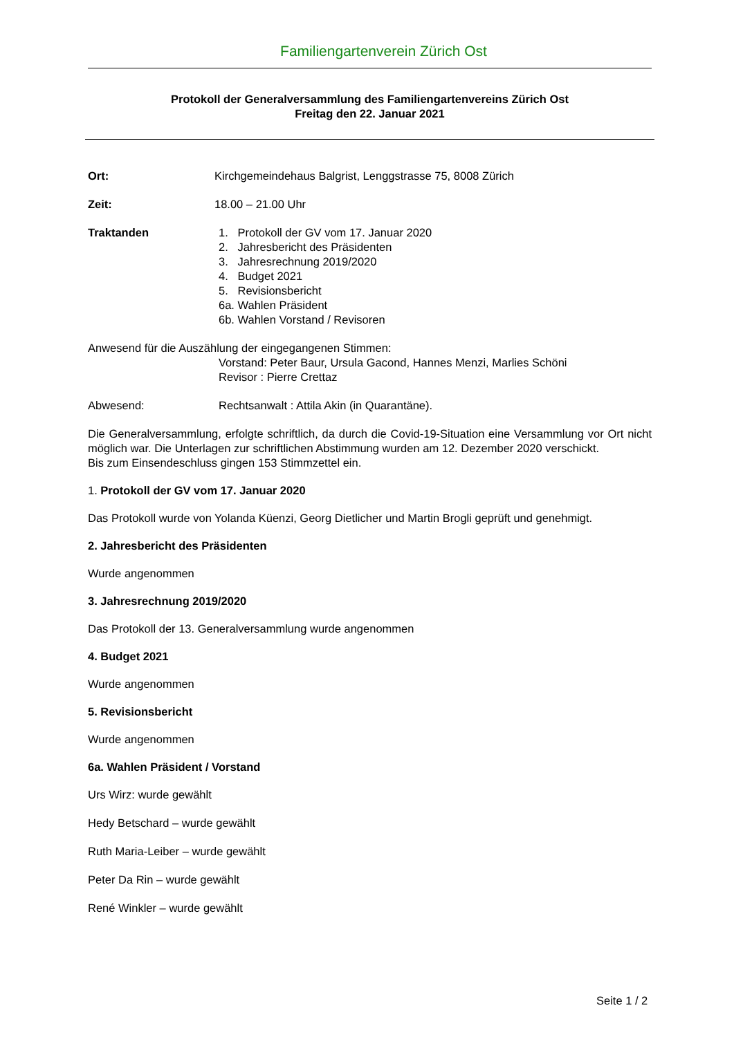Familiengartenverein Zürich Ost
Protokoll der Generalversammlung des Familiengartenvereins Zürich Ost
Freitag den 22. Januar 2021
Ort: Kirchgemeindehaus Balgrist, Lenggstrasse 75, 8008 Zürich
Zeit: 18.00 – 21.00 Uhr
Traktanden 1. Protokoll der GV vom 17. Januar 2020
2. Jahresbericht des Präsidenten
3. Jahresrechnung 2019/2020
4. Budget 2021
5. Revisionsbericht
6a. Wahlen Präsident
6b. Wahlen Vorstand / Revisoren
Anwesend für die Auszählung der eingegangenen Stimmen:
Vorstand: Peter Baur, Ursula Gacond, Hannes Menzi, Marlies Schöni
Revisor : Pierre Crettaz
Abwesend: Rechtsanwalt : Attila Akin (in Quarantäne).
Die Generalversammlung, erfolgte schriftlich, da durch die Covid-19-Situation eine Versammlung vor Ort nicht möglich war. Die Unterlagen zur schriftlichen Abstimmung wurden am 12. Dezember 2020 verschickt.
Bis zum Einsendeschluss gingen 153 Stimmzettel ein.
1. Protokoll der GV vom 17. Januar 2020
Das Protokoll wurde von Yolanda Küenzi, Georg Dietlicher und Martin Brogli geprüft und genehmigt.
2. Jahresbericht des Präsidenten
Wurde angenommen
3. Jahresrechnung 2019/2020
Das Protokoll der 13. Generalversammlung wurde angenommen
4. Budget 2021
Wurde angenommen
5. Revisionsbericht
Wurde angenommen
6a. Wahlen Präsident / Vorstand
Urs Wirz: wurde gewählt
Hedy Betschard – wurde gewählt
Ruth Maria-Leiber – wurde gewählt
Peter Da Rin – wurde gewählt
René Winkler – wurde gewählt
Seite 1 / 2